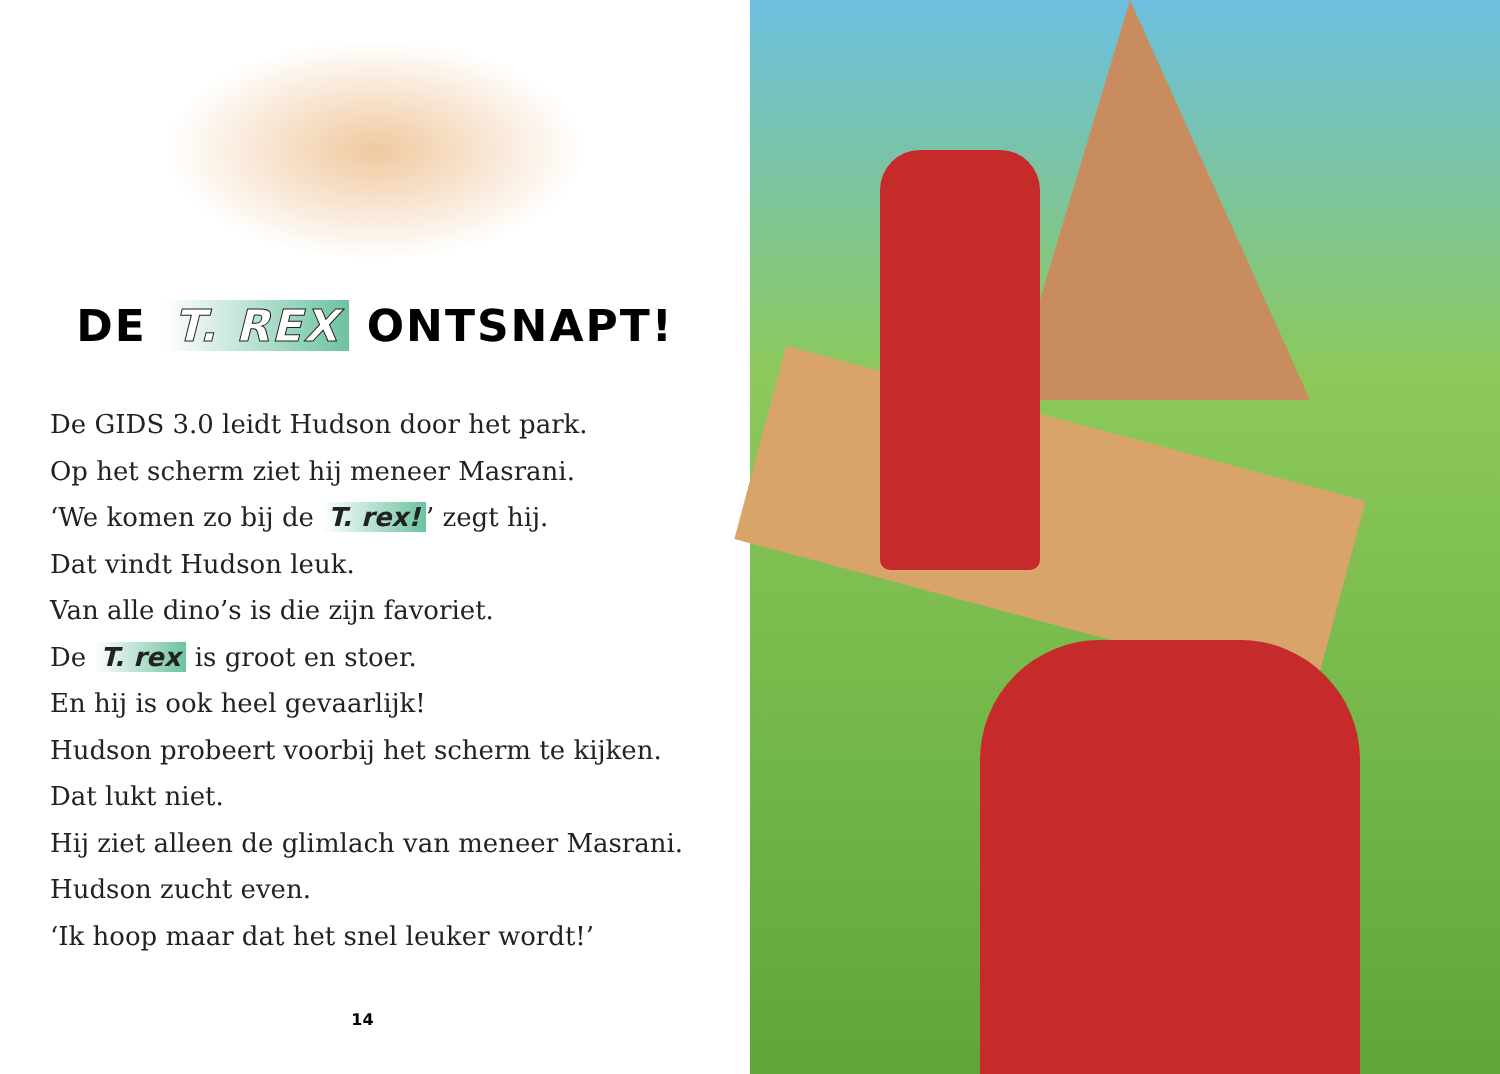DE T. REX ONTSNAPT!
De GIDS 3.0 leidt Hudson door het park.
Op het scherm ziet hij meneer Masrani.
‘We komen zo bij de T. rex!’ zegt hij.
Dat vindt Hudson leuk.
Van alle dino’s is die zijn favoriet.
De T. rex is groot en stoer.
En hij is ook heel gevaarlijk!
Hudson probeert voorbij het scherm te kijken.
Dat lukt niet.
Hij ziet alleen de glimlach van meneer Masrani.
Hudson zucht even.
‘Ik hoop maar dat het snel leuker wordt!’
14